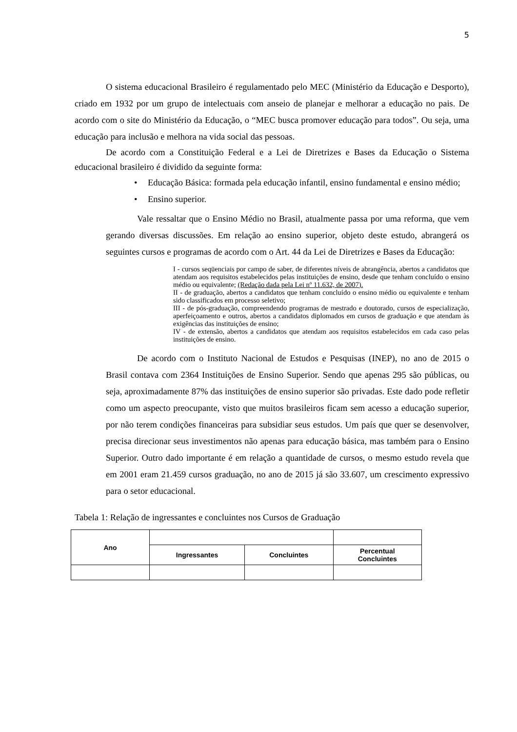5
O sistema educacional Brasileiro é regulamentado pelo MEC (Ministério da Educação e Desporto), criado em 1932 por um grupo de intelectuais com anseio de planejar e melhorar a educação no pais. De acordo com o site do Ministério da Educação, o “MEC busca promover educação para todos”. Ou seja, uma educação para inclusão e melhora na vida social das pessoas.
De acordo com a Constituição Federal e a Lei de Diretrizes e Bases da Educação o Sistema educacional brasileiro é dividido da seguinte forma:
• Educação Básica: formada pela educação infantil, ensino fundamental e ensino médio;
• Ensino superior.
Vale ressaltar que o Ensino Médio no Brasil, atualmente passa por uma reforma, que vem gerando diversas discussões. Em relação ao ensino superior, objeto deste estudo, abrangerá os seguintes cursos e programas de acordo com o Art. 44 da Lei de Diretrizes e Bases da Educação:
I - cursos seqüenciais por campo de saber, de diferentes níveis de abrangência, abertos a candidatos que atendam aos requisitos estabelecidos pelas instituições de ensino, desde que tenham concluído o ensino médio ou equivalente; (Redação dada pela Lei nº 11.632, de 2007).
II - de graduação, abertos a candidatos que tenham concluído o ensino médio ou equivalente e tenham sido classificados em processo seletivo;
III - de pós-graduação, compreendendo programas de mestrado e doutorado, cursos de especialização, aperfeiçoamento e outros, abertos a candidatos diplomados em cursos de graduação e que atendam às exigências das instituições de ensino;
IV - de extensão, abertos a candidatos que atendam aos requisitos estabelecidos em cada caso pelas instituições de ensino.
De acordo com o Instituto Nacional de Estudos e Pesquisas (INEP), no ano de 2015 o Brasil contava com 2364 Instituições de Ensino Superior. Sendo que apenas 295 são públicas, ou seja, aproximadamente 87% das instituições de ensino superior são privadas. Este dado pode refletir como um aspecto preocupante, visto que muitos brasileiros ficam sem acesso a educação superior, por não terem condições financeiras para subsidiar seus estudos. Um país que quer se desenvolver, precisa direcionar seus investimentos não apenas para educação básica, mas também para o Ensino Superior. Outro dado importante é em relação a quantidade de cursos, o mesmo estudo revela que em 2001 eram 21.459 cursos graduação, no ano de 2015 já são 33.607, um crescimento expressivo para o setor educacional.
Tabela 1: Relação de ingressantes e concluintes nos Cursos de Graduação
| Ano | | | |
| | Ingressantes | Concluintes | Percentual Concluintes |